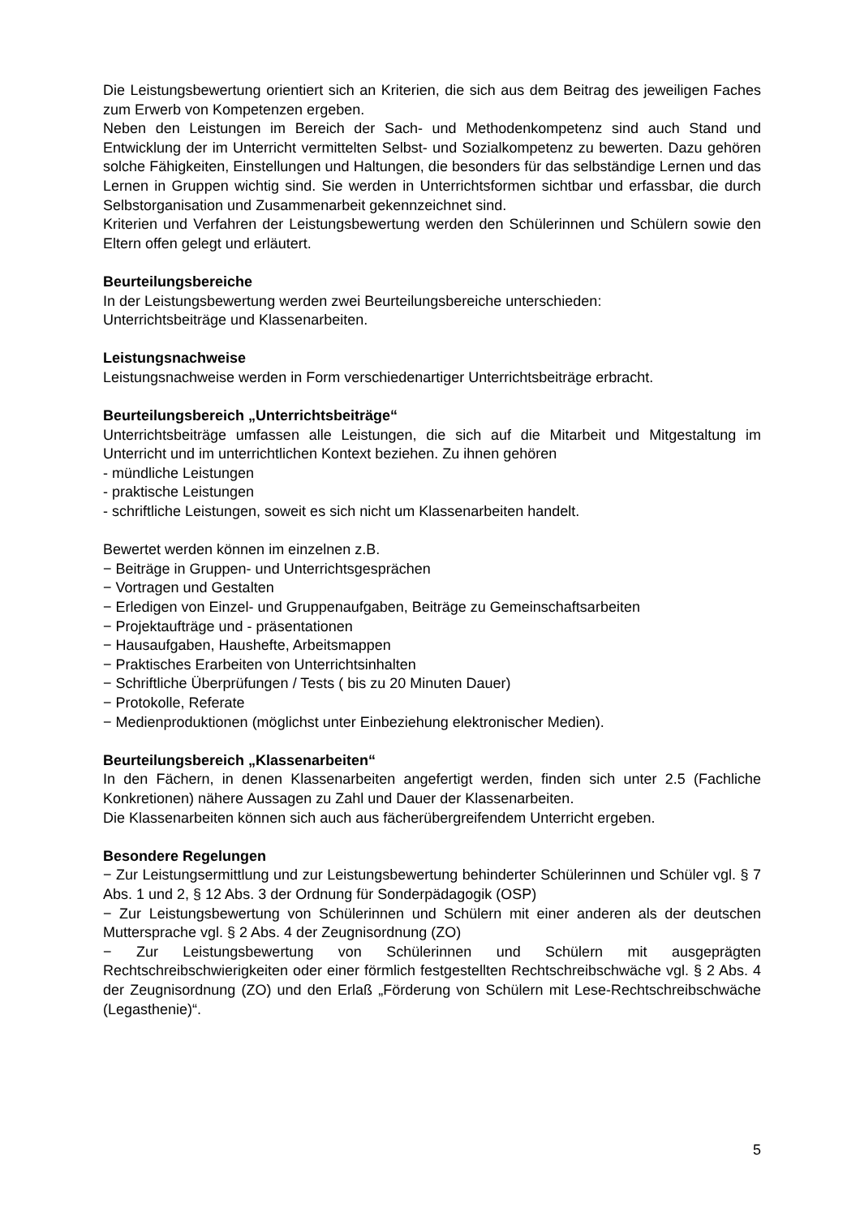Die Leistungsbewertung orientiert sich an Kriterien, die sich aus dem Beitrag des jeweiligen Faches zum Erwerb von Kompetenzen ergeben.
Neben den Leistungen im Bereich der Sach- und Methodenkompetenz sind auch Stand und Entwicklung der im Unterricht vermittelten Selbst- und Sozialkompetenz zu bewerten. Dazu gehören solche Fähigkeiten, Einstellungen und Haltungen, die besonders für das selbständige Lernen und das Lernen in Gruppen wichtig sind. Sie werden in Unterrichtsformen sichtbar und erfassbar, die durch Selbstorganisation und Zusammenarbeit gekennzeichnet sind.
Kriterien und Verfahren der Leistungsbewertung werden den Schülerinnen und Schülern sowie den Eltern offen gelegt und erläutert.
Beurteilungsbereiche
In der Leistungsbewertung werden zwei Beurteilungsbereiche unterschieden:
Unterrichtsbeiträge und Klassenarbeiten.
Leistungsnachweise
Leistungsnachweise werden in Form verschiedenartiger Unterrichtsbeiträge erbracht.
Beurteilungsbereich „Unterrichtsbeiträge“
Unterrichtsbeiträge umfassen alle Leistungen, die sich auf die Mitarbeit und Mitgestaltung im Unterricht und im unterrichtlichen Kontext beziehen. Zu ihnen gehören
- mündliche Leistungen
- praktische Leistungen
- schriftliche Leistungen, soweit es sich nicht um Klassenarbeiten handelt.
Bewertet werden können im einzelnen z.B.
− Beiträge in Gruppen- und Unterrichtsgesprächen
− Vortragen und Gestalten
− Erledigen von Einzel- und Gruppenaufgaben, Beiträge zu Gemeinschaftsarbeiten
− Projektaufträge und - präsentationen
− Hausaufgaben, Haushefte, Arbeitsmappen
− Praktisches Erarbeiten von Unterrichtsinhalten
− Schriftliche Überprüfungen / Tests ( bis zu 20 Minuten Dauer)
− Protokolle, Referate
− Medienproduktionen (möglichst unter Einbeziehung elektronischer Medien).
Beurteilungsbereich „Klassenarbeiten“
In den Fächern, in denen Klassenarbeiten angefertigt werden, finden sich unter 2.5 (Fachliche Konkretionen) nähere Aussagen zu Zahl und Dauer der Klassenarbeiten.
Die Klassenarbeiten können sich auch aus fächerübergreifendem Unterricht ergeben.
Besondere Regelungen
− Zur Leistungsermittlung und zur Leistungsbewertung behinderter Schülerinnen und Schüler vgl. § 7 Abs. 1 und 2, § 12 Abs. 3 der Ordnung für Sonderpädagogik (OSP)
− Zur Leistungsbewertung von Schülerinnen und Schülern mit einer anderen als der deutschen Muttersprache vgl. § 2 Abs. 4 der Zeugnisordnung (ZO)
− Zur Leistungsbewertung von Schülerinnen und Schülern mit ausgeprägten Rechtschreibschwierigkeiten oder einer förmlich festgestellten Rechtschreibschwäche vgl. § 2 Abs. 4 der Zeugnisordnung (ZO) und den Erlaß „Förderung von Schülern mit Lese-Rechtschreibschwäche (Legasthenie)“.
5